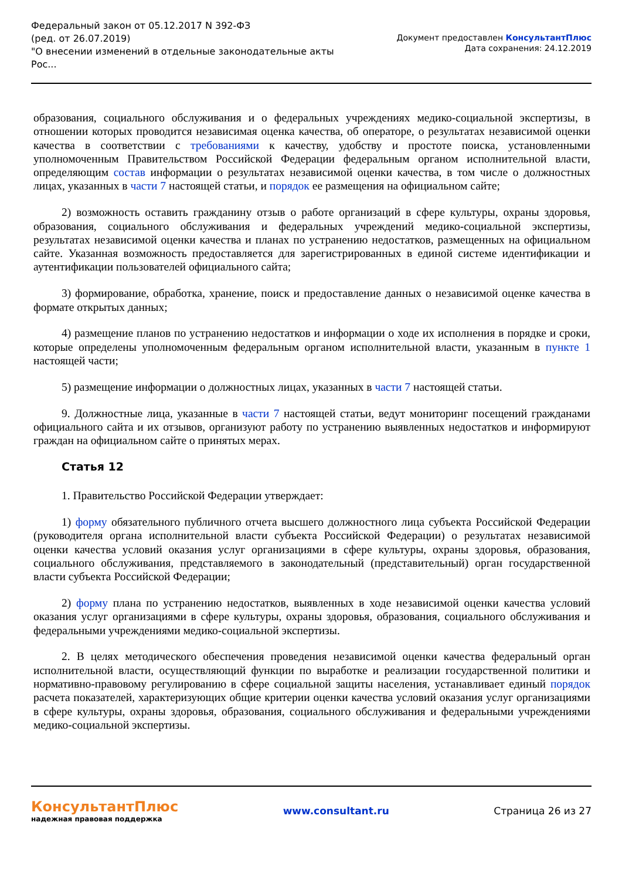Федеральный закон от 05.12.2017 N 392-ФЗ
(ред. от 26.07.2019)
"О внесении изменений в отдельные законодательные акты
Рос...
Документ предоставлен КонсультантПлюс
Дата сохранения: 24.12.2019
образования, социального обслуживания и о федеральных учреждениях медико-социальной экспертизы, в отношении которых проводится независимая оценка качества, об операторе, о результатах независимой оценки качества в соответствии с требованиями к качеству, удобству и простоте поиска, установленными уполномоченным Правительством Российской Федерации федеральным органом исполнительной власти, определяющим состав информации о результатах независимой оценки качества, в том числе о должностных лицах, указанных в части 7 настоящей статьи, и порядок ее размещения на официальном сайте;
2) возможность оставить гражданину отзыв о работе организаций в сфере культуры, охраны здоровья, образования, социального обслуживания и федеральных учреждений медико-социальной экспертизы, результатах независимой оценки качества и планах по устранению недостатков, размещенных на официальном сайте. Указанная возможность предоставляется для зарегистрированных в единой системе идентификации и аутентификации пользователей официального сайта;
3) формирование, обработка, хранение, поиск и предоставление данных о независимой оценке качества в формате открытых данных;
4) размещение планов по устранению недостатков и информации о ходе их исполнения в порядке и сроки, которые определены уполномоченным федеральным органом исполнительной власти, указанным в пункте 1 настоящей части;
5) размещение информации о должностных лицах, указанных в части 7 настоящей статьи.
9. Должностные лица, указанные в части 7 настоящей статьи, ведут мониторинг посещений гражданами официального сайта и их отзывов, организуют работу по устранению выявленных недостатков и информируют граждан на официальном сайте о принятых мерах.
Статья 12
1. Правительство Российской Федерации утверждает:
1) форму обязательного публичного отчета высшего должностного лица субъекта Российской Федерации (руководителя органа исполнительной власти субъекта Российской Федерации) о результатах независимой оценки качества условий оказания услуг организациями в сфере культуры, охраны здоровья, образования, социального обслуживания, представляемого в законодательный (представительный) орган государственной власти субъекта Российской Федерации;
2) форму плана по устранению недостатков, выявленных в ходе независимой оценки качества условий оказания услуг организациями в сфере культуры, охраны здоровья, образования, социального обслуживания и федеральными учреждениями медико-социальной экспертизы.
2. В целях методического обеспечения проведения независимой оценки качества федеральный орган исполнительной власти, осуществляющий функции по выработке и реализации государственной политики и нормативно-правовому регулированию в сфере социальной защиты населения, устанавливает единый порядок расчета показателей, характеризующих общие критерии оценки качества условий оказания услуг организациями в сфере культуры, охраны здоровья, образования, социального обслуживания и федеральными учреждениями медико-социальной экспертизы.
КонсультантПлюс
надежная правовая поддержка
www.consultant.ru Страница 26 из 27